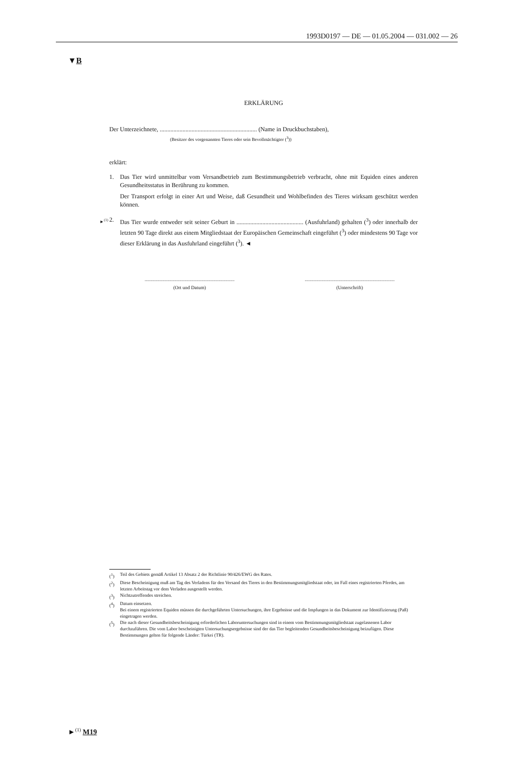1993D0197 — DE — 01.05.2004 — 031.002 — 26
▼B
ERKLÄRUNG
Der Unterzeichnete, ................................................................ (Name in Druckbuchstaben),
(Besitzer des vorgenannten Tieres oder sein Bevollmächtigter (<sup>3</sup>))
erklärt:
1. Das Tier wird unmittelbar vom Versandbetrieb zum Bestimmungsbetrieb verbracht, ohne mit Equiden eines anderen Gesundheitsstatus in Berührung zu kommen.
Der Transport erfolgt in einer Art und Weise, daß Gesundheit und Wohlbefinden des Tieres wirksam geschützt werden können.
►<sup>(1)</sup> 2. Das Tier wurde entweder seit seiner Geburt in ............................................ (Ausfuhrland) gehalten (<sup>3</sup>) oder innerhalb der letzten 90 Tage direkt aus einem Mitgliedstaat der Europäischen Gemeinschaft eingeführt (<sup>3</sup>) oder mindestens 90 Tage vor dieser Erklärung in das Ausfuhrland eingeführt (<sup>3</sup>). ◄
..........................................................................
(Ort und Datum)
..........................................................................
(Unterschrift)
(<sup>1</sup>) Teil des Gebiets gemäß Artikel 13 Absatz 2 der Richtlinie 90/426/EWG des Rates.
(<sup>2</sup>) Diese Bescheinigung muß am Tag des Verladens für den Versand des Tieres in den Bestimmungsmitgliedstaat oder, im Fall eines registrierten Pferdes, am letzten Arbeitstag vor dem Verladen ausgestellt werden.
(<sup>3</sup>) Nichtzutreffendes streichen.
(<sup>4</sup>) Datum einsetzen.
Bei einem registrierten Equiden müssen die durchgeführten Untersuchungen, ihre Ergebnisse und die Impfungen in das Dokument zur Identifizierung (Paß) eingetragen werden.
(<sup>5</sup>) Die nach dieser Gesundheitsbescheinigung erforderlichen Laboruntersuchungen sind in einem vom Bestimmungsmitgliedstaat zugelassenen Labor durchzuführen. Die vom Labor bescheinigten Untersuchungsergebnisse sind der das Tier begleitenden Gesundheitsbescheinigung beizufügen. Diese Bestimmungen gelten für folgende Länder: Türkei (TR).
►<sup>(1)</sup> M19